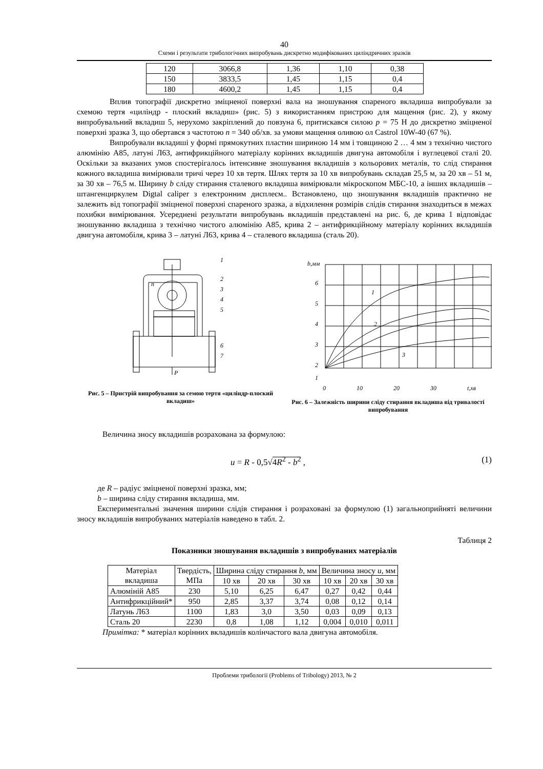40
Схеми і результати трибологічних випробувань дискретно модифікованих циліндричних зразків
| 120 | 3066,8 | 1,36 | 1,10 | 0,38 |
| 150 | 3833,5 | 1,45 | 1,15 | 0,4 |
| 180 | 4600,2 | 1,45 | 1,15 | 0,4 |
Вплив топографії дискретно зміцненої поверхні вала на зношування спареного вкладиша випробували за схемою тертя «циліндр - плоский вкладиш» (рис. 5) з використанням пристрою для мащення (рис. 2), у якому випробувальний вкладиш 5, нерухомо закріплений до повзуна 6, притискався силою p = 75 Н до дискретно зміцненої поверхні зразка 3, що обертався з частотою n = 340 об/хв. за умови мащення оливою ол Castrol 10W-40 (67 %).
Випробували вкладиші у формі прямокутних пластин шириною 14 мм і товщиною 2 … 4 мм з технічно чистого алюмінію А85, латуні Л63, антифрикційного матеріалу корінних вкладишів двигуна автомобіля і вуглецевої сталі 20. Оскільки за вказаних умов спостерігалось інтенсивне зношування вкладишів з кольорових металів, то слід стирання кожного вкладиша вимірювали тричі через 10 хв тертя. Шлях тертя за 10 хв випробувань складав 25,5 м, за 20 хв – 51 м, за 30 хв – 76,5 м. Ширину b сліду стирання сталевого вкладиша вимірювали мікроскопом МБС-10, а інших вкладишів – штангенциркулем Digtal caliper з електронним дисплеєм.. Встановлено, що зношування вкладишів практично не залежить від топографії зміцненої поверхні спареного зразка, а відхилення розмірів слідів стирання знаходиться в межах похибки вимірювання. Усереднені результати випробувань вкладишів представлені на рис. 6, де крива 1 відповідає зношуванню вкладиша з технічно чистого алюмінію А85, крива 2 – антифрикційному матеріалу корінних вкладишів двигуна автомобіля, крива 3 – латуні Л63, крива 4 – сталевого вкладиша (сталь 20).
1
2
3
4
5
6
7
P
n
Рис. 5 – Пристрій випробування за семою тертя «циліндр-плоский вкладиш»
b,мм
6
5
4
3
2
1
1
2
3
0 10 20 30 t,хв
Рис. 6 – Залежність ширини сліду стирання вкладиша від тривалості випробування
Величина зносу вкладишів розрахована за формулою:
u = R - 0,5√4R<sup>2</sup> - b<sup>2</sup> , (1)
де R – радіус зміцненої поверхні зразка, мм;
b – ширина сліду стирання вкладиша, мм.
Експериментальні значення ширини слідів стирання і розраховані за формулою (1) загальноприйняті величини зносу вкладишів випробуваних матеріалів наведено в табл. 2.
Таблиця 2
Показники зношування вкладишів з випробуваних матеріалів
| Матеріал вкладиша | Твердість, МПа | Ширина сліду стирання b , мм | | | Величина зносу u , мм | | |
| --- | --- | --- | --- | --- | --- | --- | --- |
| | | 10 хв | 20 хв | 30 хв | 10 хв | 20 хв | 30 хв |
| Алюміній А85 | 230 | 5,10 | 6,25 | 6,47 | 0,27 | 0,42 | 0,44 |
| Антифрикційний* | 950 | 2,85 | 3,37 | 3,74 | 0,08 | 0,12 | 0,14 |
| Латунь Л63 | 1100 | 1,83 | 3,0 | 3,50 | 0,03 | 0,09 | 0,13 |
| Сталь 20 | 2230 | 0,8 | 1,08 | 1,12 | 0,004 | 0,010 | 0,011 |
Примітка: * матеріал корінних вкладишів колінчастого вала двигуна автомобіля.
Проблеми трибології (Problems of Tribology) 2013, № 2